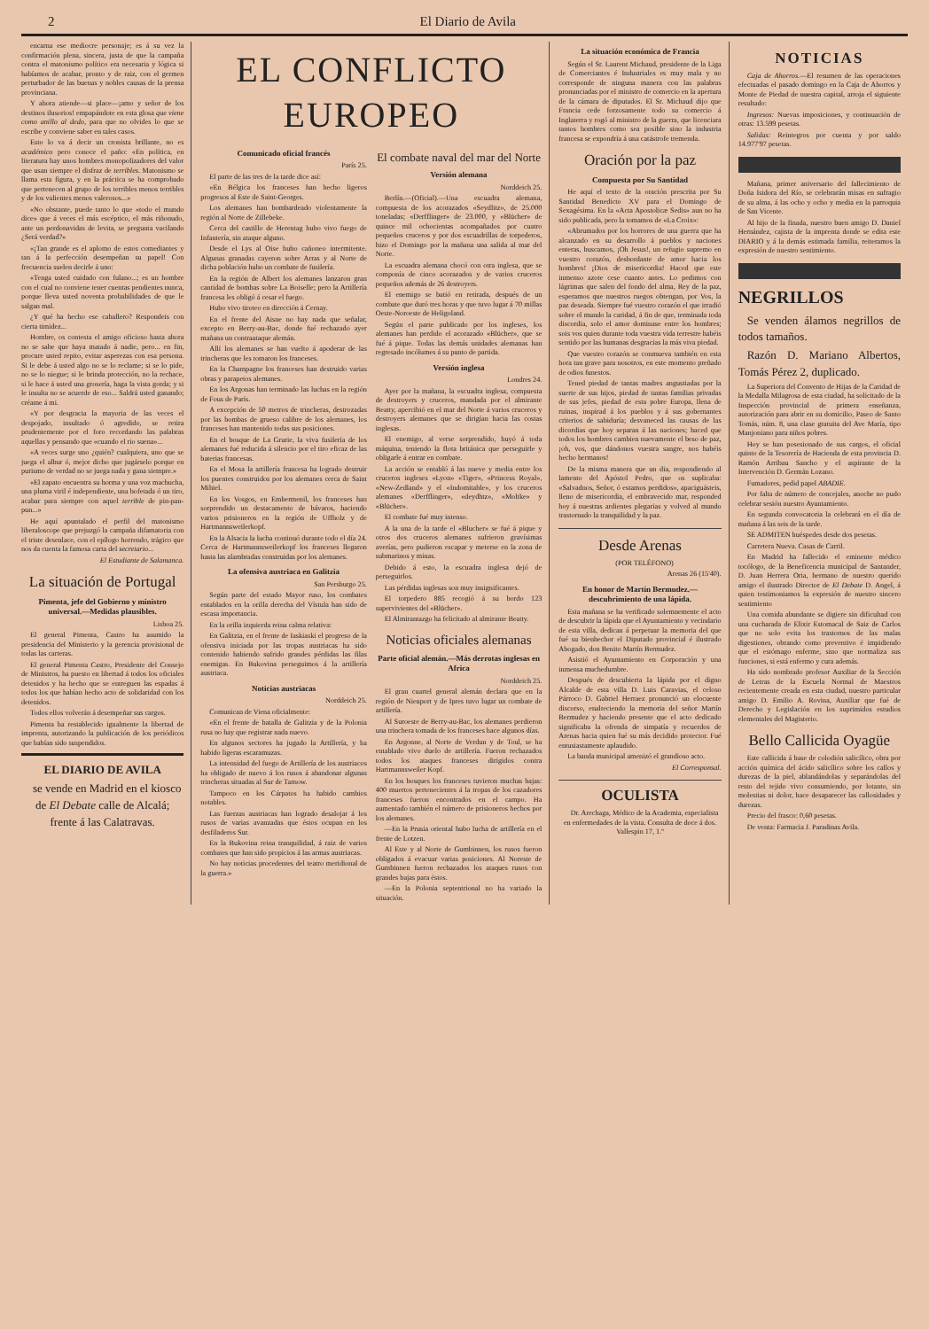2 El Diario de Avila
encarna ese mediocre personaje; es á su vez la confirmación plena, sincera, justa de que la campaña contra el matonismo político era necesaria y lógica si habíamos de acabar, pronto y de raiz, con el germen perturbador de las buenas y nobles causas de la prensa provinciana.
Y ahora atiende—si place—¡amo y señor de los destinos ilusorios! empapándote en esta glosa que viene como anillo al dedo, para que no olvides lo que se escribe y conviene saber en tales casos.
Esto lo va á decir un cronista brillante, no es académico pero conoce el paño: «En política, en literatura hay unos hombres monopolizadores del valor que usan siempre el disfraz de terribles. Matonismo se llama esta figura, y en la práctica se ha comprobado que pertenecen al grupo de los terribles menos terribles y de los valientes menos valerosos...»
«No obstante, puede tanto lo que «todo el mundo dice» que á veces el más escéptico, el más riñonudo, ante un perdonavidas de levita, se pregunta vacilando ¿Será verdad?»
«¡Tan grande es el aplomo de estos comediantes y tan á la perfección desempeñan su papel! Con frecuencia suelen decirle á uno:
«Tenga usted cuidado con fulano...; es un hombre con el cual no conviene tener cuentas pendientes nunca, porque lleva usted noventa probabilidades de que le salgan mal.
¿Y qué ha hecho ese caballero? Respondeis con cierta timidez...
Hombre, os contesta el amigo oficioso hasta ahora no se sabe que haya matado á nadie, pero... en fin, procure usted repito, evitar asperezas con esa persona. Si le debe á usted algo no se lo reclame; si se lo pide, no se lo niegue; si le brinda protección, no la rechace, si le hace á usted una grosería, haga la vista gorda; y si le insulta no se acuerde de eso... Saldrá usted ganando; créame á mi.
«Y por desgracia la mayoria de las veces el despojado, insultado ó agredido, se retira prudentemente por el foro recordando las palabras aquellas y pensando que «cuando el rio suena»...
«A veces surge uno ¿quién? cualquiera, uno que se juega el albur ó, mejor dicho que jugárselo porque en purismo de verdad no se juega nada y gana siempre.»
«El zapato encuentra su horma y una voz machucha, una pluma viril é independiente, una bofetada ó un tiro, acabar para siempre con aquel terrible de pin-pan-pun...»
He aquí apuntalado el perfil del matonismo liberaloscope que prejuzgó la campaña difamatoria con el triste desenlace, con el epílogo horrendo, trágico que nos da cuenta la famosa carta del secretario...
El Estudiante de Salamanca.
La situación de Portugal
Pimenta, jefe del Gobierno y ministro universal.—Medidas plausibles.
Lisboa 25.
El general Pimenta, Castro ha asumido la presidencia del Ministerio y la gerencia provisional de todas las carteras.
El general Pimenta Castro, Presidente del Consejo de Ministros, ha puesto en libertad á todos los oficiales detenidos y ha hecho que se entreguen las espadas á todos los que habían hecho acto de solidaridad con los detenidos.
Todos ellos volverán á desempeñar sus cargos.
Pimenta ha restablecido igualmente la libertad de imprenta, autorizando la publicación de los periódicos que habían sido suspendidos.
EL DIARIO DE AVILA
se vende en Madrid en el kiosco de El Debate calle de Alcalá; frente á las Calatravas.
EL CONFLICTO EUROPEO
Comunicado oficial francés
París 25.
El parte de las tres de la tarde dice así:
«En Bélgica los franceses han hecho ligeros progresos al Este de Saint-Georges.
Los alemanes han bombardeado violentamente la región al Norte de Zillebeke.
Cerca del castillo de Herentag hubo vivo fuego de Infantería, sin ataque alguno.
Desde el Lys al Oise hubo cañoneo intermitente. Algunas granadas cayeron sobre Arras y al Norte de dicha población hubo un combate de fusilería.
En la región de Albert los alemanes lanzaron gran cantidad de bombas sobre La Boiselle; pero la Artillería francesa les obligó á cesar el fuego.
Hubo vivo tiroteo en dirección á Cernay.
En el frente del Aisne no hay nada que señalar, excepto en Berry-au-Bac, donde fué rechazado ayer mañana un contraataque alemán.
Allí los alemanes se han vuelto á apoderar de las trincheras que les tomaron los franceses.
En la Champagne los franceses han destruido varias obras y parapetos alemanes.
En los Argonas han terminado las luchas en la región de Fous de París.
A excepción de 50 metros de trincheras, destrozadas por las bombas de grueso calibre de los alemanes, los franceses han mantenido todas sus posiciones.
En el bosque de La Grurie, la viva fusilería de los alemanes fué reducida á silencio por el tiro eficaz de las baterias francesas.
En el Mosa la artillería francesa ha logrado destruir los puentes construidos por los alemanes cerca de Saint Mihiel.
En los Vosgos, en Embermenil, los franceses han sorprendido un destacamento de bávaros, haciendo varios prisioneros en la región de Uffholz y de Hartmannsweilerkopf.
En la Alsacia la lucha continuó durante todo el día 24. Cerca de Hartmannsweilerkopf los franceses llegaron hasta las alambradas construidas por los alemanes.
La ofensiva austriaca en Galitzia
San Persburgo 25.
Según parte del estado Mayor ruso, los combates entablados en la orilla derecha del Vístula han sido de escasa importancia.
En la orilla izquierda reina calma relativa:
En Galitzia, en el frente de Iaskiaski el progreso de la ofensiva iniciada por las tropas austriacas ha sido contenido habiendo sufrido grandes pérdidas las filas enemigas. En Bukovina perseguimos á la artillería austriaca.
Noticias austriacas
Norddeich 25.
Comunican de Viena oficialmente:
«En el frente de batalla de Galitzia y de la Polonia rusa no hay que registrar nada nuevo.
En algunos sectores ha jugado la Artillería, y ha habido ligeras escaramuzas.
La intensidad del fuego de Artillería de los austriacos ha obligado de nuevo á los rusos á abandonar algunas trincheras situadas al Sur de Tarnow.
Tampoco en los Cárpatos ha habido cambios notables.
Las fuerzas austriacas han logrado desalojar á los rusos de varias avanzadas que éstos ocupan en los desfiladeros Sur.
En la Bukovina reina tranquilidad, á raiz de varios combates que han sido propicios á las armas austriacas.
No hay noticias procedentes del teatro meridional de la guerra.»
El combate naval del mar del Norte
Versión alemana
Norddeich 25.
Berlín.—(Oficial).—Una escuadra alemana, compuesta de los acorazados «Seydlitz», de 25.000 toneladas; «Derfflinger» de 23.000, y «Blücher» de quince mil ochocientas acompañados por cuatro pequeños cruceros y por dos escuadrillas de torpederos, hizo el Domingo por la mañana una salida al mar del Norte.
La escuadra alemana chocó con otra inglesa, que se componía de cinco acorazados y de varios cruceros pequeños además de 26 destroyers.
El enemigo se batió en retirada, después de un combate que duró tres horas y que tuvo lugar á 70 millas Oeste-Noroeste de Heligoland.
Según el parte publicado por los ingleses, los alemanes han perdido el acorazado «Blücher», que se fué á pique. Todas las demás unidades alemanas han regresado incólumes á su punto de partida.
Versión inglesa
Londres 24.
Ayer por la mañana, la escuadra inglesa, compuesta de destroyers y cruceros, mandada por el almirante Beatty, apercibió en el mar del Norte á varios cruceros y destroyers alemanes que se dirigían hacia las costas inglesas.
El enemigo, al verse sorprendido, huyó á toda máquina, teniendo la flota británica que perseguirle y obligarle á entrar en combate.
La acción se entabló á las nueve y media entre los cruceros ingleses «Lyon» «Tiger», «Princess Royal», «New-Zedland» y el «Indomitable», y los cruceros alemanes «Derfflinger», «deydhtz», «Moltke» y «Blücher».
El combate fué muy intenso.
A la una de la tarde el «Blucher» se fué á pique y otros dos cruceros alemanes sufrieron gravísimas averías, pero pudieron escapar y meterse en la zona de submarinos y minas.
Debido á esto, la escuadra inglesa dejó de perseguirlos.
Las pérdidas inglesas son muy insignificantes.
El torpedero 885 recogió á su bordo 123 supervivientes del «Blücher».
El Almirantazgo ha felicitado al almirante Beatty.
Noticias oficiales alemanas
Parte oficial alemán.—Más derrotas inglesas en Africa
Norddeich 25.
El gran cuartel general alemán declara que en la región de Nieuport y de Ipres tuvo lugar un combate de artillería.
Al Suroeste de Berry-au-Bac, los alemanes perdieron una trinchera tomada de los franceses hace algunos días.
En Argonne, al Norte de Verdun y de Toul, se ha entablado vivo duelo de artillería. Fueron rechazados todos los ataques franceses dirigidos contra Hartmannsweiler Kopf.
En los bosques los franceses tuvieron muchas bajas: 400 muertos pertenecientes á la tropas de los cazadores franceses fueron encontrados en el campo. Ha aumentado también el número de prisioneros hechos por los alemanes.
—En la Prusia oriental hubo lucha de artillería en el frente de Lotzen.
Al Este y al Norte de Gumbinnen, los rusos fueron obligados á evacuar varias posiciones. Al Noreste de Gumbinnen fueron rechazados los ataques rusos con grandes bajas para éstos.
—En la Polonia septentrional no ha variado la situación.
La situación económica de Francia
Según el Sr. Laurent Michaud, presidente de la Liga de Comerciantes é Industriales es muy mala y no corresponde de ninguna manera con las palabras pronunciadas por el ministro de comercio en la apertura de la cámara de diputados. El Sr. Michaud dijo que Francia cede forzosamente todo su comercio á Inglaterra y rogó al ministro de la guerra, que licenciara tantos hombres como sea posible sino la industria francesa se expondría á una catástrofe tremenda.
Oración por la paz
Compuesta por Su Santidad
He aquí el texto de la oración prescrita por Su Santidad Benedicto XV para el Domingo de Sexagésima. En la «Acta Apostolicæ Sedis» aun no ha sido publicada, pero la tomamos de «La Croix»:
«Abrumados por los horrores de una guerra que ha alcanzado en su desarrollo á pueblos y naciones enteras, buscamos, ¡Oh Jesus!, un refugio supremo en vuestro corazón, desbordante de amor hacia los hombres! ¡Dios de misericordia! Haced que este inmenso azote cese cuanto antes. Lo pedimos con lágrimas que salen del fondo del alma, Rey de la paz, esperamos que nuestros ruegos obtengan, por Vos, la paz deseada. Siempre fué vuestro corazón el que irradió sobre el mundo la caridad, á fin de que, terminada toda discordia, solo el amor dominase entre los hombres; sois vos quien durante toda vuestra vida terrestre habéis sentido por las humanas desgracias la más viva piedad.
Que vuestro corazón se conmueva también en esta hora tan grave para nosotros, en este momento preñado de odios funestos.
Tened piedad de tantas madres angustiadas por la suerte de sus hijos, piedad de tantas familias privadas de sus jefes, piedad de esta pobre Europa, llena de ruinas, inspirad á los pueblos y á sus gobernantes criterios de sabiduría; desvaneced las causas de las dicordias que hoy separan á las naciones; haced que todos los hombres cambien nuevamente el beso de paz, ¡oh, vos, que dándonos vuestra sangre, nos habéis hecho hermanos!
De la misma manera que un dia, respondiendo al lamento del Apóstol Pedro, que os suplicaba: «Salvadnos, Señor, ó estamos perdidos», apaciguásteis, lleno de misericordia, el embravecido mar, responded hoy á nuestras ardientes plegarias y volved al mundo trastornado la tranquilidad y la paz.
Desde Arenas
(POR TELÉFONO)
Arenas 26 (15'40).
En honor de Martín Bermudez.—descubrimiento de una lápida.
Esta mañana se ha verificado solemnemente el acto de descubrir la lápida que el Ayuntamiento y vecindario de esta villa, dedican á perpetuar la memoria del que fué su bienhechor el Diputado provincial é ilustrado Abogado, don Benito Martín Bermudez.
Asistió el Ayuntamiento en Corporación y una inmensa muchedumbre.
Después de descubierta la lápida por el digno Alcalde de esta villa D. Luis Caravias, el celoso Párroco D. Gabriel Herraez pronunció un elocuente discorso, enalteciendo la memoria del señor Martín Bermudez y haciendo presente que el acto dedicado significaba la ofrenda de simpatía y recuerdos de Arenas hacia quien fué su más decidido protector. Fué entusiastamente aplaudido.
La banda municipal amenizó el grandioso acto.
El Corresponsal.
OCULISTA
Dr. Arechaga, Médico de la Academia, especialista en enfermedades de la vista. Consulta de doce á dos. Vallespin 17, 1.º
NOTICIAS
Caja de Ahorros.—El resumen de las operaciones efectuadas el pasado domingo en la Caja de Ahorros y Monte de Piedad de nuestra capital, arroja el siguiente resultado:
Ingresos: Nuevas imposiciones, y continuación de otras: 13.599 pesetas.
Salidas: Reintegros por cuenta y por saldo 14.977'97 pesetas.
Mañana, primer aniversario del fallecimiento de Doña Isidora del Río, se celebrarán misas en sufragio de su alma, á las ocho y ocho y media en la parroquia de San Vicente.
Al hijo de la finada, nuestro buen amigo D. Daniel Hernández, cajista de la imprenta donde se edita este DIARIO y á la demás estimada familia, reiteramos la expresión de nuestro sentimiento.
NEGRILLOS
Se venden álamos negrillos de todos tamaños.
Razón D. Mariano Albertos, Tomás Pérez 2, duplicado.
La Superiora del Convento de Hijas de la Caridad de la Medalla Milagrosa de esta ciudad, ha solicitado de la Inspección provincial de primera enseñanza, autorización para abrir en su domicilio, Paseo de Santo Tomás, núm. 8, una clase gratuita del Ave María, tipo Manjoniano para niños pobres.
Hoy se han posesionado de sus cargos, el oficial quinto de la Tesorería de Hacienda de esta provincia D. Ramón Arribau Sancho y el aspirante de la Intervención D. Germán Lozano.
Fumadores, pedid papel ABADIE.
Por falta de número de concejales, anoche no pudo celebrar sesión nuestro Ayuntamiento.
En segunda convocatoria la celebrará en el día de mañana á las seis de la tarde.
SE ADMITEN huéspedes desde dos pesetas.
Carretera Nueva. Casas de Carril.
En Madrid ha fallecido el eminente médico tocólogo, de la Beneficencia municipal de Santander, D. Juan Herrera Oria, hermano de nuestro querido amigo el ilustrado Director de El Debate D. Angel, á quien testimoniamos la expresión de nuestro sincero sentimiento
Una comida abundante se digiere sin dificultad con una cucharada de Elixir Estomacal de Saiz de Carlos que no solo evita los trastornos de las malas digestiones, obrando como preventivo é impidiendo que el estómago enferme, sino que normaliza sus funciones, si está enfermo y cura además.
Ha sido nombrado profesor Auxiliar de la Sección de Letras de la Escuela Normal de Maestros recientemente creada en esta ciudad, nuestro particular amigo D. Emilio A. Rovina, Auxiliar que fué de Derecho y Legislación en los suprimidos estudios elementales del Magisterio.
Bello Callicida Oyagüe
Este callicida á base de colodión salicílico, obra por acción química del ácido salicílico sobre los callos y durezas de la piel, ablandándolas y separándolas del resto del tejido vivo consumiendo, por lotanto, sin molestias ni dolor, hace desaparecer las callosidades y durezas.
Precio del frasco: 0,60 pesetas.
De venta: Farmacia J. Paradinas Avila.